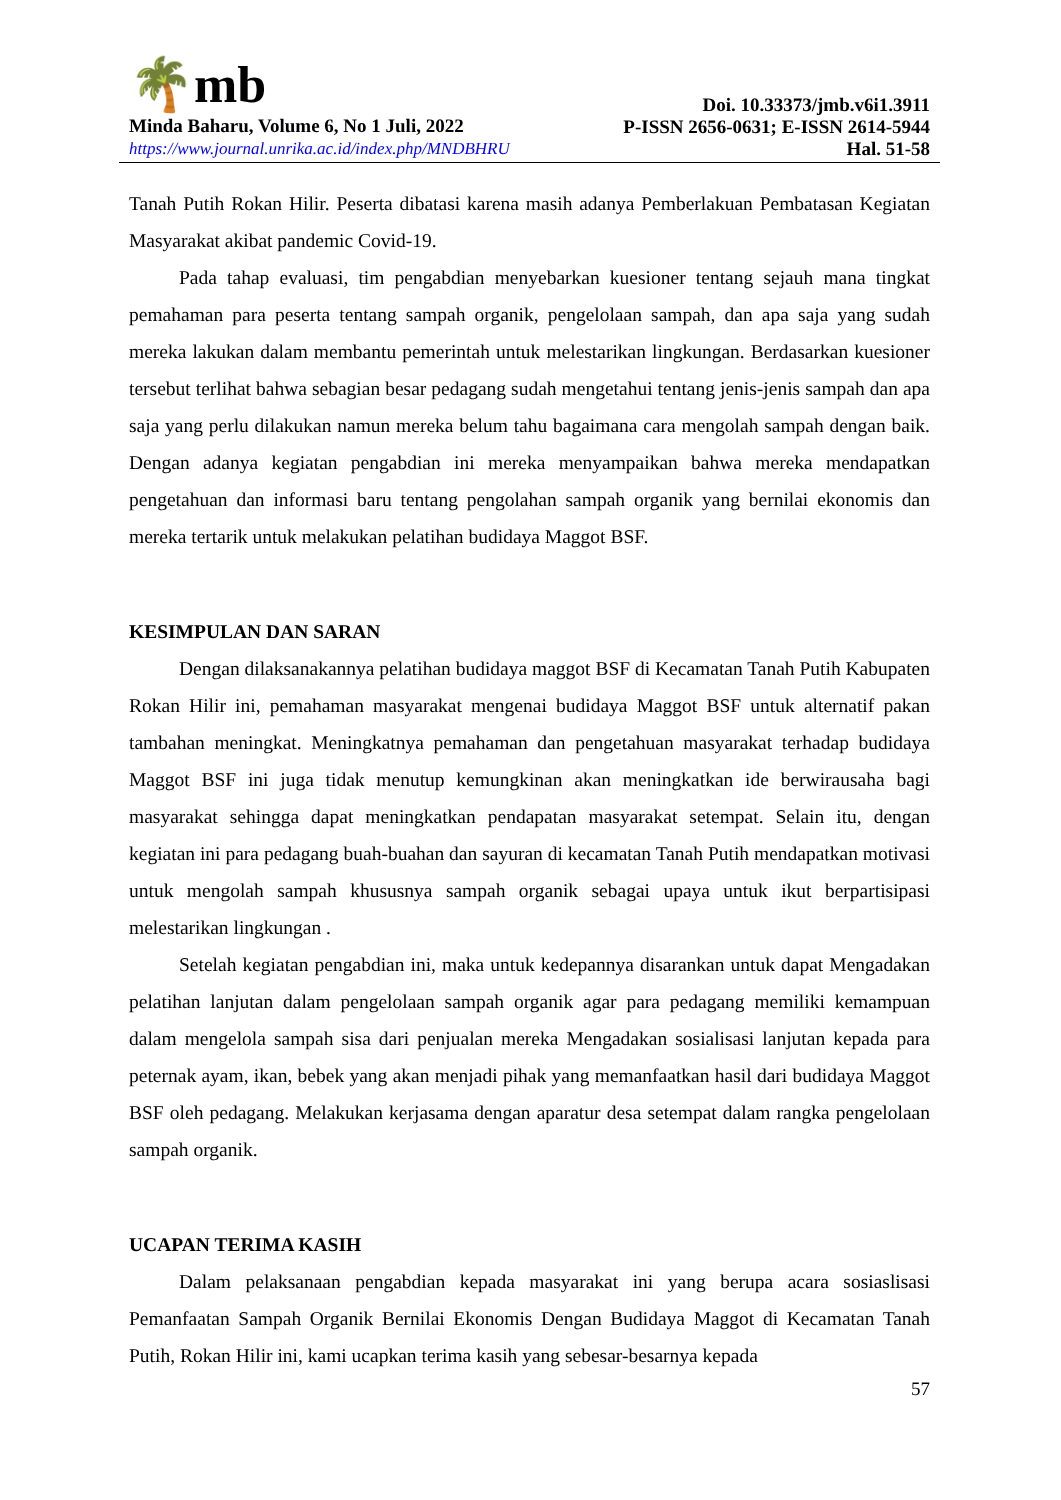🌴mb
Minda Baharu, Volume 6, No 1 Juli, 2022
https://www.journal.unrika.ac.id/index.php/MNDBHRU
Doi. 10.33373/jmb.v6i1.3911
P-ISSN 2656-0631; E-ISSN 2614-5944
Hal. 51-58
Tanah Putih Rokan Hilir. Peserta dibatasi karena masih adanya Pemberlakuan Pembatasan Kegiatan Masyarakat akibat pandemic Covid-19.
Pada tahap evaluasi, tim pengabdian menyebarkan kuesioner tentang sejauh mana tingkat pemahaman para peserta tentang sampah organik, pengelolaan sampah, dan apa saja yang sudah mereka lakukan dalam membantu pemerintah untuk melestarikan lingkungan. Berdasarkan kuesioner tersebut terlihat bahwa sebagian besar pedagang sudah mengetahui tentang jenis-jenis sampah dan apa saja yang perlu dilakukan namun mereka belum tahu bagaimana cara mengolah sampah dengan baik. Dengan adanya kegiatan pengabdian ini mereka menyampaikan bahwa mereka mendapatkan pengetahuan dan informasi baru tentang pengolahan sampah organik yang bernilai ekonomis dan mereka tertarik untuk melakukan pelatihan budidaya Maggot BSF.
KESIMPULAN DAN SARAN
Dengan dilaksanakannya pelatihan budidaya maggot BSF di Kecamatan Tanah Putih Kabupaten Rokan Hilir ini, pemahaman masyarakat mengenai budidaya Maggot BSF untuk alternatif pakan tambahan meningkat. Meningkatnya pemahaman dan pengetahuan masyarakat terhadap budidaya Maggot BSF ini juga tidak menutup kemungkinan akan meningkatkan ide berwirausaha bagi masyarakat sehingga dapat meningkatkan pendapatan masyarakat setempat. Selain itu, dengan kegiatan ini para pedagang buah-buahan dan sayuran di kecamatan Tanah Putih mendapatkan motivasi untuk mengolah sampah khususnya sampah organik sebagai upaya untuk ikut berpartisipasi melestarikan lingkungan .
Setelah kegiatan pengabdian ini, maka untuk kedepannya disarankan untuk dapat Mengadakan pelatihan lanjutan dalam pengelolaan sampah organik agar para pedagang memiliki kemampuan dalam mengelola sampah sisa dari penjualan mereka Mengadakan sosialisasi lanjutan kepada para peternak ayam, ikan, bebek yang akan menjadi pihak yang memanfaatkan hasil dari budidaya Maggot BSF oleh pedagang. Melakukan kerjasama dengan aparatur desa setempat dalam rangka pengelolaan sampah organik.
UCAPAN TERIMA KASIH
Dalam pelaksanaan pengabdian kepada masyarakat ini yang berupa acara sosiaslisasi Pemanfaatan Sampah Organik Bernilai Ekonomis Dengan Budidaya Maggot di Kecamatan Tanah Putih, Rokan Hilir ini, kami ucapkan terima kasih yang sebesar-besarnya kepada
57